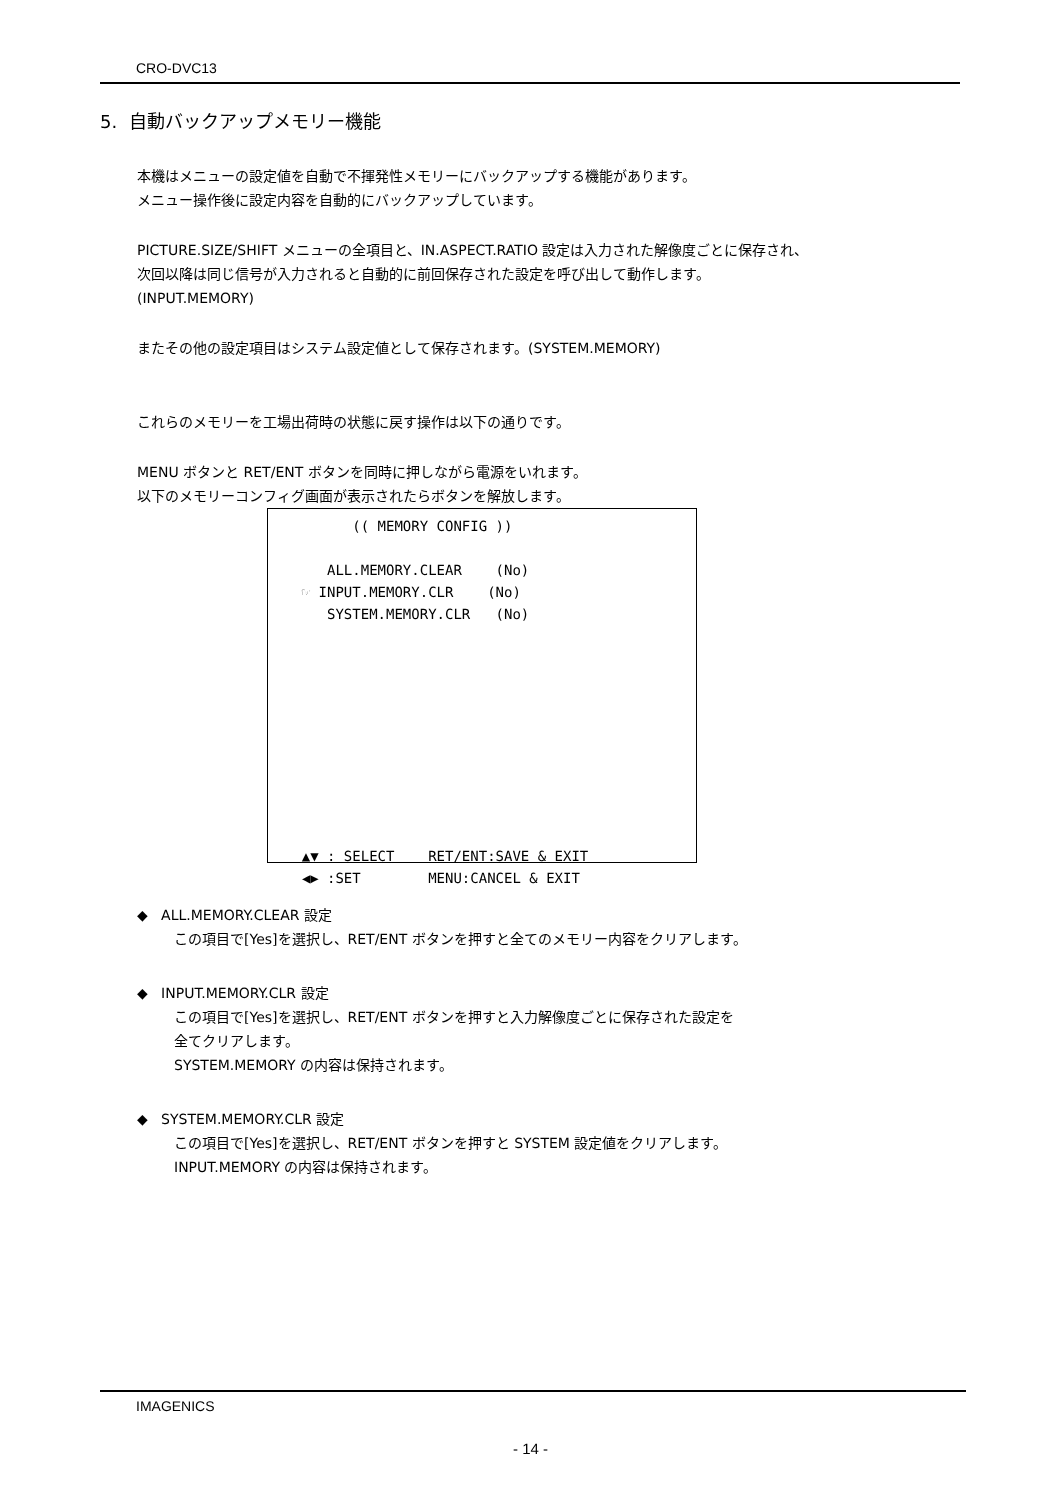CRO-DVC13
5. 自動バックアップメモリー機能
本機はメニューの設定値を自動で不揮発性メモリーにバックアップする機能があります。
メニュー操作後に設定内容を自動的にバックアップしています。
PICTURE.SIZE/SHIFT メニューの全項目と、IN.ASPECT.RATIO 設定は入力された解像度ごとに保存され、
次回以降は同じ信号が入力されると自動的に前回保存された設定を呼び出して動作します。
(INPUT.MEMORY)
またその他の設定項目はシステム設定値として保存されます。(SYSTEM.MEMORY)
これらのメモリーを工場出荷時の状態に戻す操作は以下の通りです。
MENU ボタンと RET/ENT ボタンを同時に押しながら電源をいれます。
以下のメモリーコンフィグ画面が表示されたらボタンを解放します。
          (( MEMORY CONFIG ))

       ALL.MEMORY.CLEAR    (No)
    ☞ INPUT.MEMORY.CLR    (No)
       SYSTEM.MEMORY.CLR   (No)










    ▲▼ : SELECT    RET/ENT:SAVE & EXIT
    ◀▶ :SET        MENU:CANCEL & EXIT
◆ ALL.MEMORY.CLEAR 設定
この項目で[Yes]を選択し、RET/ENT ボタンを押すと全てのメモリー内容をクリアします。
◆ INPUT.MEMORY.CLR 設定
この項目で[Yes]を選択し、RET/ENT ボタンを押すと入力解像度ごとに保存された設定を
全てクリアします。
SYSTEM.MEMORY の内容は保持されます。
◆ SYSTEM.MEMORY.CLR 設定
この項目で[Yes]を選択し、RET/ENT ボタンを押すと SYSTEM 設定値をクリアします。
INPUT.MEMORY の内容は保持されます。
IMAGENICS
- 14 -